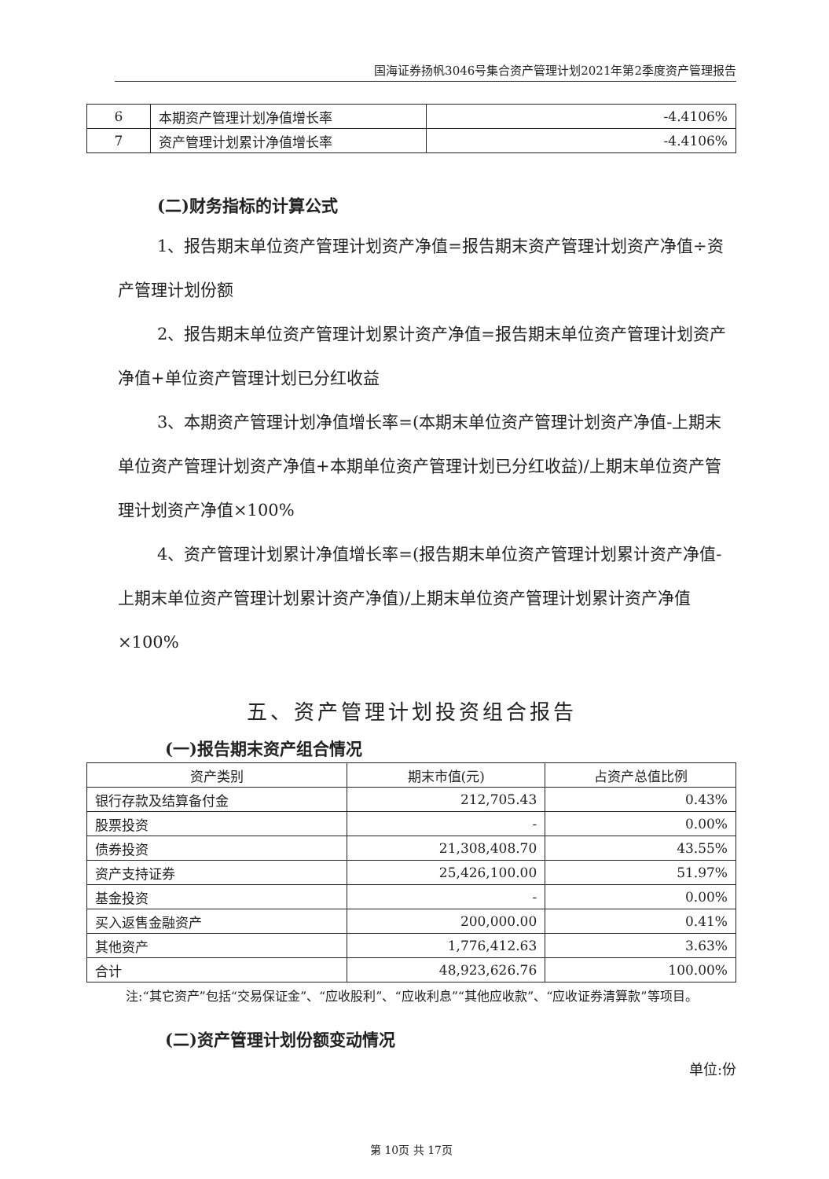国海证券扬帆3046号集合资产管理计划2021年第2季度资产管理报告
| 6 | 本期资产管理计划净值增长率 | -4.4106% |
| 7 | 资产管理计划累计净值增长率 | -4.4106% |
(二)财务指标的计算公式
1、报告期末单位资产管理计划资产净值=报告期末资产管理计划资产净值÷资产管理计划份额
2、报告期末单位资产管理计划累计资产净值=报告期末单位资产管理计划资产净值+单位资产管理计划已分红收益
3、本期资产管理计划净值增长率=(本期末单位资产管理计划资产净值-上期末单位资产管理计划资产净值+本期单位资产管理计划已分红收益)/上期末单位资产管理计划资产净值×100%
4、资产管理计划累计净值增长率=(报告期末单位资产管理计划累计资产净值-上期末单位资产管理计划累计资产净值)/上期末单位资产管理计划累计资产净值×100%
五、资产管理计划投资组合报告
(一)报告期末资产组合情况
| 资产类别 | 期末市值(元) | 占资产总值比例 |
| --- | --- | --- |
| 银行存款及结算备付金 | 212,705.43 | 0.43% |
| 股票投资 | - | 0.00% |
| 债券投资 | 21,308,408.70 | 43.55% |
| 资产支持证券 | 25,426,100.00 | 51.97% |
| 基金投资 | - | 0.00% |
| 买入返售金融资产 | 200,000.00 | 0.41% |
| 其他资产 | 1,776,412.63 | 3.63% |
| 合计 | 48,923,626.76 | 100.00% |
注:“其它资产”包括“交易保证金”、“应收股利”、“应收利息”“其他应收款”、“应收证券清算款”等项目。
(二)资产管理计划份额变动情况
单位:份
第 10页 共 17页